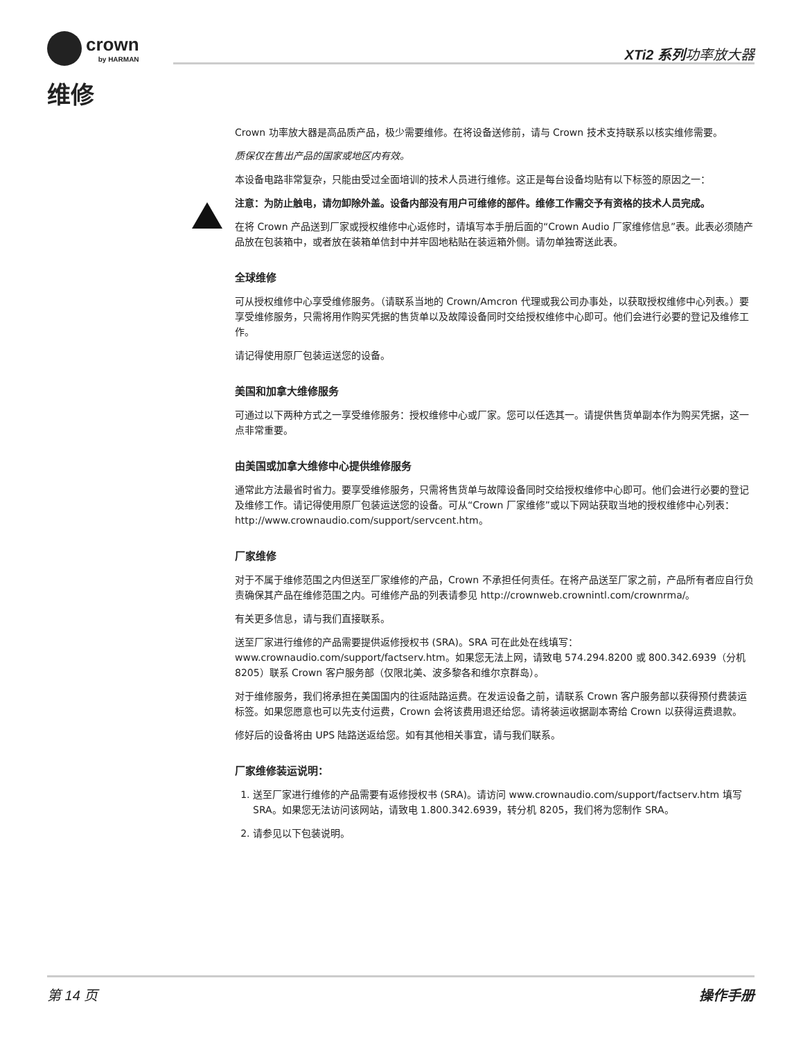crown
by HARMAN
XTi2 系列功率放大器
维修
Crown 功率放大器是高品质产品，极少需要维修。在将设备送修前，请与 Crown 技术支持联系以核实维修需要。
质保仅在售出产品的国家或地区内有效。
本设备电路非常复杂，只能由受过全面培训的技术人员进行维修。这正是每台设备均贴有以下标签的原因之一：
注意：为防止触电，请勿卸除外盖。设备内部没有用户可维修的部件。维修工作需交予有资格的技术人员完成。
在将 Crown 产品送到厂家或授权维修中心返修时，请填写本手册后面的“Crown Audio 厂家维修信息”表。此表必须随产品放在包装箱中，或者放在装箱单信封中并牢固地粘贴在装运箱外侧。请勿单独寄送此表。
全球维修
可从授权维修中心享受维修服务。（请联系当地的 Crown/Amcron 代理或我公司办事处，以获取授权维修中心列表。）要享受维修服务，只需将用作购买凭据的售货单以及故障设备同时交给授权维修中心即可。他们会进行必要的登记及维修工作。
请记得使用原厂包装运送您的设备。
美国和加拿大维修服务
可通过以下两种方式之一享受维修服务：授权维修中心或厂家。您可以任选其一。请提供售货单副本作为购买凭据，这一点非常重要。
由美国或加拿大维修中心提供维修服务
通常此方法最省时省力。要享受维修服务，只需将售货单与故障设备同时交给授权维修中心即可。他们会进行必要的登记及维修工作。请记得使用原厂包装运送您的设备。可从“Crown 厂家维修”或以下网站获取当地的授权维修中心列表：http://www.crownaudio.com/support/servcent.htm。
厂家维修
对于不属于维修范围之内但送至厂家维修的产品，Crown 不承担任何责任。在将产品送至厂家之前，产品所有者应自行负责确保其产品在维修范围之内。可维修产品的列表请参见 http://crownweb.crownintl.com/crownrma/。
有关更多信息，请与我们直接联系。
送至厂家进行维修的产品需要提供返修授权书 (SRA)。SRA 可在此处在线填写：www.crownaudio.com/support/factserv.htm。如果您无法上网，请致电 574.294.8200 或 800.342.6939（分机 8205）联系 Crown 客户服务部（仅限北美、波多黎各和维尔京群岛）。
对于维修服务，我们将承担在美国国内的往返陆路运费。在发运设备之前，请联系 Crown 客户服务部以获得预付费装运标签。如果您愿意也可以先支付运费，Crown 会将该费用退还给您。请将装运收据副本寄给 Crown 以获得运费退款。
修好后的设备将由 UPS 陆路送返给您。如有其他相关事宜，请与我们联系。
厂家维修装运说明：
1. 送至厂家进行维修的产品需要有返修授权书 (SRA)。请访问 www.crownaudio.com/support/factserv.htm 填写 SRA。如果您无法访问该网站，请致电 1.800.342.6939，转分机 8205，我们将为您制作 SRA。
2. 请参见以下包装说明。
第 14 页 操作手册